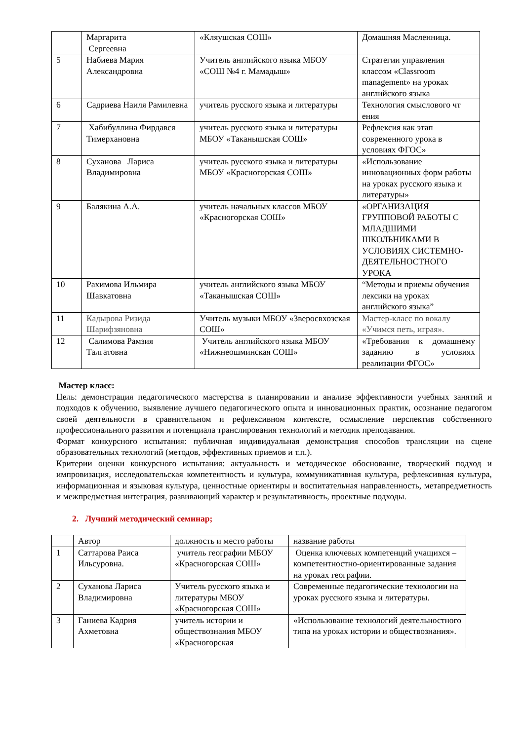| | Маргарита Сергеевна | «Кляушская СОШ» | Домашняя Масленница. |
| 5 | Набиева Мария Александровна | Учитель английского языка МБОУ «СОШ №4 г. Мамадыш» | Стратегии управления классом «Classroom management» на уроках английского языка |
| 6 | Садриева Наиля Рамилевна | учитель русского языка и литературы | Технология смыслового чт ения |
| 7 | Хабибуллина Фирдався Тимерхановна | учитель русского языка и литературы МБОУ «Таканышская СОШ» | Рефлексия как этап современного урока в условиях ФГОС» |
| 8 | Суханова Лариса Владимировна | учитель русского языка и литературы МБОУ «Красногорская СОШ» | «Использование инновационных форм работы на уроках русского языка и литературы» |
| 9 | Балякина А.А. | учитель начальных классов МБОУ «Красногорская СОШ» | «ОРГАНИЗАЦИЯ ГРУППОВОЙ РАБОТЫ С МЛАДШИМИ ШКОЛЬНИКАМИ В УСЛОВИЯХ СИСТЕМНО-ДЕЯТЕЛЬНОСТНОГО УРОКА |
| 10 | Рахимова Ильмира Шавкатовна | учитель английского языка МБОУ «Таканышская СОШ» | “Методы и приемы обучения лексики на уроках английского языка” |
| 11 | Кадырова Ризида Шарифзяновна | Учитель музыки МБОУ «Зверосвхозская СОШ» | Мастер-класс по вокалу «Учимся петь, играя». |
| 12 | Салимова Рамзия Талгатовна | Учитель английского языка МБОУ «Нижнеошминская СОШ» | «Требования к домашнему заданию в условиях реализации ФГОС» |
Мастер класс:
Цель: демонстрация педагогического мастерства в планировании и анализе эффективности учебных занятий и подходов к обучению, выявление лучшего педагогического опыта и инновационных практик, осознание педагогом своей деятельности в сравнительном и рефлексивном контексте, осмысление перспектив собственного профессионального развития и потенциала транслирования технологий и методик преподавания.
Формат конкурсного испытания: публичная индивидуальная демонстрация способов трансляции на сцене образовательных технологий (методов, эффективных приемов и т.п.).
Критерии оценки конкурсного испытания: актуальность и методическое обоснование, творческий подход и импровизация, исследовательская компетентность и культура, коммуникативная культура, рефлексивная культура, информационная и языковая культура, ценностные ориентиры и воспитательная направленность, метапредметность и межпредметная интеграция, развивающий характер и результативность, проектные подходы.
2. Лучший методический семинар;
| | Автор | должность и место работы | название работы |
| 1 | Саттарова Раиса Ильсуровна. | учитель географии МБОУ «Красногорская СОШ» | Оценка ключевых компетенций учащихся – компетентностно-ориентированные задания на уроках географии. |
| 2 | Суханова Лариса Владимировна | Учитель русского языка и литературы МБОУ «Красногорская СОШ» | Современные педагогические технологии на уроках русского языка и литературы. |
| 3 | Ганиева Кадрия Ахметовна | учитель истории и обществознания МБОУ «Красногорская | «Использование технологий деятельностного типа на уроках истории и обществознания». |